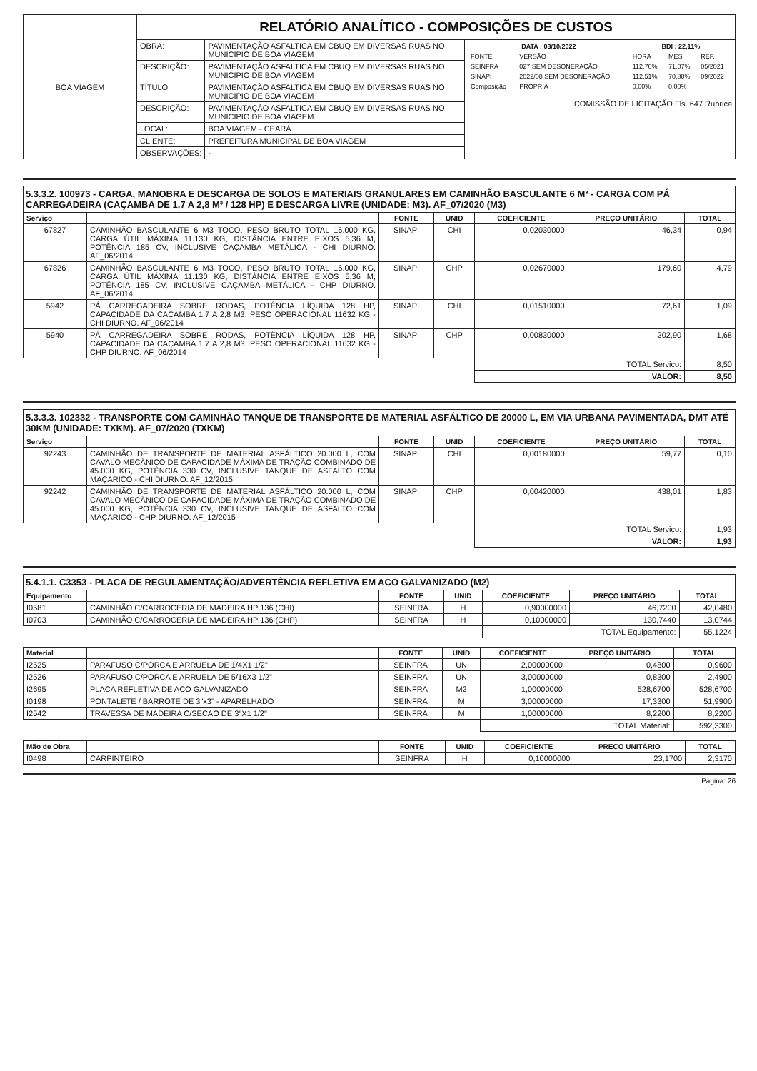| BOA VIAGEM | RELATÓRIO ANALÍTICO - COMPOSIÇÕES DE CUSTOS | | |
| | OBRA: | PAVIMENTAÇÃO ASFALTICA EM CBUQ EM DIVERSAS RUAS NO MUNICIPIO DE BOA VIAGEM | / DATA : 03/10/2022 / / BDI : 22,11% / / / / FONTE / VERSÃO / HORA / MES / REF. / / SEINFRA / 027 SEM DESONERAÇÃO / 112,76% / 71,07% / 05/2021 / / SINAPI / 2022/08 SEM DESONERAÇÃO / 112,51% / 70,80% / 09/2022 / / Composição / PROPRIA / 0,00% / 0,00% / / COMISSÃO DE LICITAÇÃO Fls. 647 Rubrica |
| | DESCRIÇÃO: | PAVIMENTAÇÃO ASFALTICA EM CBUQ EM DIVERSAS RUAS NO MUNICIPIO DE BOA VIAGEM | |
| | TÍTULO: | PAVIMENTAÇÃO ASFALTICA EM CBUQ EM DIVERSAS RUAS NO MUNICIPIO DE BOA VIAGEM | |
| | DESCRIÇÃO: | PAVIMENTAÇÃO ASFALTICA EM CBUQ EM DIVERSAS RUAS NO MUNICIPIO DE BOA VIAGEM | |
| | LOCAL: | BOA VIAGEM - CEARÁ | |
| | CLIENTE: | PREFEITURA MUNICIPAL DE BOA VIAGEM | |
| | OBSERVAÇÕES: | - | |
5.3.3.2. 100973 - CARGA, MANOBRA E DESCARGA DE SOLOS E MATERIAIS GRANULARES EM CAMINHÃO BASCULANTE 6 M³ - CARGA COM PÁ CARREGADEIRA (CAÇAMBA DE 1,7 A 2,8 M³ / 128 HP) E DESCARGA LIVRE (UNIDADE: M3). AF_07/2020 (M3)
| Serviço | | FONTE | UNID | COEFICIENTE | PREÇO UNITÁRIO | TOTAL |
| --- | --- | --- | --- | --- | --- | --- |
| 67827 | CAMINHÃO BASCULANTE 6 M3 TOCO, PESO BRUTO TOTAL 16.000 KG, CARGA ÚTIL MÁXIMA 11.130 KG, DISTÂNCIA ENTRE EIXOS 5,36 M, POTÊNCIA 185 CV, INCLUSIVE CAÇAMBA METÁLICA - CHI DIURNO. AF_06/2014 | SINAPI | CHI | 0,02030000 | 46,34 | 0,94 |
| 67826 | CAMINHÃO BASCULANTE 6 M3 TOCO, PESO BRUTO TOTAL 16.000 KG, CARGA ÚTIL MÁXIMA 11.130 KG, DISTÂNCIA ENTRE EIXOS 5,36 M, POTÊNCIA 185 CV, INCLUSIVE CAÇAMBA METÁLICA - CHP DIURNO. AF_06/2014 | SINAPI | CHP | 0,02670000 | 179,60 | 4,79 |
| 5942 | PÁ CARREGADEIRA SOBRE RODAS, POTÊNCIA LÍQUIDA 128 HP, CAPACIDADE DA CAÇAMBA 1,7 A 2,8 M3, PESO OPERACIONAL 11632 KG - CHI DIURNO. AF_06/2014 | SINAPI | CHI | 0,01510000 | 72,61 | 1,09 |
| 5940 | PÁ CARREGADEIRA SOBRE RODAS, POTÊNCIA LÍQUIDA 128 HP, CAPACIDADE DA CAÇAMBA 1,7 A 2,8 M3, PESO OPERACIONAL 11632 KG - CHP DIURNO. AF_06/2014 | SINAPI | CHP | 0,00830000 | 202,90 | 1,68 |
| | | | | TOTAL Serviço: | | 8,50 |
| | | | | VALOR: | | 8,50 |
5.3.3.3. 102332 - TRANSPORTE COM CAMINHÃO TANQUE DE TRANSPORTE DE MATERIAL ASFÁLTICO DE 20000 L, EM VIA URBANA PAVIMENTADA, DMT ATÉ 30KM (UNIDADE: TXKM). AF_07/2020 (TXKM)
| Serviço | | FONTE | UNID | COEFICIENTE | PREÇO UNITÁRIO | TOTAL |
| --- | --- | --- | --- | --- | --- | --- |
| 92243 | CAMINHÃO DE TRANSPORTE DE MATERIAL ASFÁLTICO 20.000 L, COM CAVALO MECÂNICO DE CAPACIDADE MÁXIMA DE TRAÇÃO COMBINADO DE 45.000 KG, POTÊNCIA 330 CV, INCLUSIVE TANQUE DE ASFALTO COM MAÇARICO - CHI DIURNO. AF_12/2015 | SINAPI | CHI | 0,00180000 | 59,77 | 0,10 |
| 92242 | CAMINHÃO DE TRANSPORTE DE MATERIAL ASFÁLTICO 20.000 L, COM CAVALO MECÂNICO DE CAPACIDADE MÁXIMA DE TRAÇÃO COMBINADO DE 45.000 KG, POTÊNCIA 330 CV, INCLUSIVE TANQUE DE ASFALTO COM MAÇARICO - CHP DIURNO. AF_12/2015 | SINAPI | CHP | 0,00420000 | 438,01 | 1,83 |
| | | | | TOTAL Serviço: | | 1,93 |
| | | | | VALOR: | | 1,93 |
5.4.1.1. C3353 - PLACA DE REGULAMENTAÇÃO/ADVERTÊNCIA REFLETIVA EM ACO GALVANIZADO (M2)
| Equipamento | | FONTE | UNID | COEFICIENTE | PREÇO UNITÁRIO | TOTAL |
| --- | --- | --- | --- | --- | --- | --- |
| I0581 | CAMINHÃO C/CARROCERIA DE MADEIRA HP 136 (CHI) | SEINFRA | H | 0,90000000 | 46,7200 | 42,0480 |
| I0703 | CAMINHÃO C/CARROCERIA DE MADEIRA HP 136 (CHP) | SEINFRA | H | 0,10000000 | 130,7440 | 13,0744 |
| | | | | TOTAL Equipamento: | | 55,1224 |
| Material | | FONTE | UNID | COEFICIENTE | PREÇO UNITÁRIO | TOTAL |
| --- | --- | --- | --- | --- | --- | --- |
| I2525 | PARAFUSO C/PORCA E ARRUELA DE 1/4X1 1/2" | SEINFRA | UN | 2,00000000 | 0,4800 | 0,9600 |
| I2526 | PARAFUSO C/PORCA E ARRUELA DE 5/16X3 1/2" | SEINFRA | UN | 3,00000000 | 0,8300 | 2,4900 |
| I2695 | PLACA REFLETIVA DE ACO GALVANIZADO | SEINFRA | M2 | 1,00000000 | 528,6700 | 528,6700 |
| I0198 | PONTALETE / BARROTE DE 3"x3" - APARELHADO | SEINFRA | M | 3,00000000 | 17,3300 | 51,9900 |
| I2542 | TRAVESSA DE MADEIRA C/SECAO DE 3"X1 1/2" | SEINFRA | M | 1,00000000 | 8,2200 | 8,2200 |
| | | | | TOTAL Material: | | 592,3300 |
| Mão de Obra | | FONTE | UNID | COEFICIENTE | PREÇO UNITÁRIO | TOTAL |
| --- | --- | --- | --- | --- | --- | --- |
| I0498 | CARPINTEIRO | SEINFRA | H | 0,10000000 | 23,1700 | 2,3170 |
Página: 26